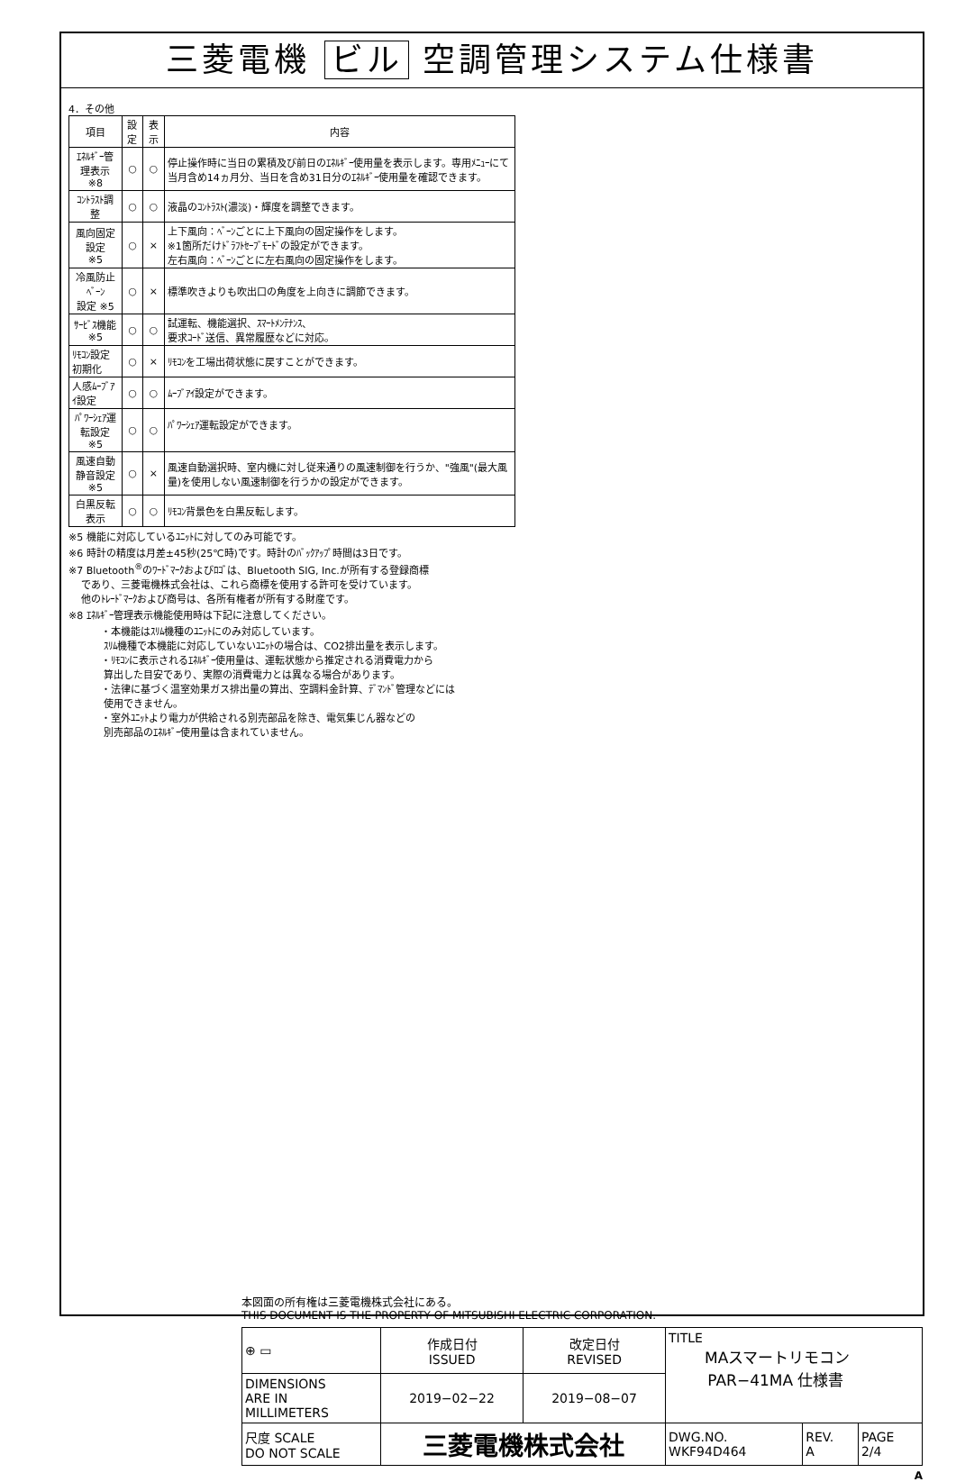三菱電機 ビル 空調管理システム仕様書
4．その他
| 項目 | 設定 | 表示 | 内容 |
| --- | --- | --- | --- |
| ｴﾈﾙｷﾞｰ管理表示 ※8 | ○ | ○ | 停止操作時に当日の累積及び前日のｴﾈﾙｷﾞｰ使用量を表示します。専用ﾒﾆｭｰにて当月含め14ヵ月分、当日を含め31日分のｴﾈﾙｷﾞｰ使用量を確認できます。 |
| ｺﾝﾄﾗｽﾄ調整 | ○ | ○ | 液晶のｺﾝﾄﾗｽﾄ(濃淡)・輝度を調整できます。 |
| 風向固定設定 ※5 | ○ | × | 上下風向：ﾍﾞｰﾝごとに上下風向の固定操作をします。 ※1箇所だけﾄﾞﾗﾌﾄｾｰﾌﾞﾓｰﾄﾞの設定ができます。 左右風向：ﾍﾞｰﾝごとに左右風向の固定操作をします。 |
| 冷風防止ﾍﾞｰﾝ 設定 ※5 | ○ | × | 標準吹きよりも吹出口の角度を上向きに調節できます。 |
| ｻｰﾋﾞｽ機能 ※5 | ○ | ○ | 試運転、機能選択、ｽﾏｰﾄﾒﾝﾃﾅﾝｽ、 要求ｺｰﾄﾞ送信、異常履歴などに対応。 |
| ﾘﾓｺﾝ設定初期化 | ○ | × | ﾘﾓｺﾝを工場出荷状態に戻すことができます。 |
| 人感ﾑｰﾌﾞｱｲ設定 | ○ | ○ | ﾑｰﾌﾞｱｲ設定ができます。 |
| ﾊﾟﾜｰｼｪｱ運転設定 ※5 | ○ | ○ | ﾊﾟﾜｰｼｪｱ運転設定ができます。 |
| 風速自動静音設定 ※5 | ○ | × | 風速自動選択時、室内機に対し従来通りの風速制御を行うか、"強風"(最大風量)を使用しない風速制御を行うかの設定ができます。 |
| 白黒反転表示 | ○ | ○ | ﾘﾓｺﾝ背景色を白黒反転します。 |
※5 機能に対応しているﾕﾆｯﾄに対してのみ可能です。
※6 時計の精度は月差±45秒(25℃時)です。時計のﾊﾞｯｸｱｯﾌﾟ時間は3日です。
※7 Bluetooth<sup>®</sup>のﾜｰﾄﾞﾏｰｸおよびﾛｺﾞは、Bluetooth SIG, Inc.が所有する登録商標
であり、三菱電機株式会社は、これら商標を使用する許可を受けています。
他のﾄﾚｰﾄﾞﾏｰｸおよび商号は、各所有権者が所有する財産です。
※8 ｴﾈﾙｷﾞｰ管理表示機能使用時は下記に注意してください。
・本機能はｽﾘﾑ機種のﾕﾆｯﾄにのみ対応しています。
ｽﾘﾑ機種で本機能に対応していないﾕﾆｯﾄの場合は、CO2排出量を表示します。
・ﾘﾓｺﾝに表示されるｴﾈﾙｷﾞｰ使用量は、運転状態から推定される消費電力から
算出した目安であり、実際の消費電力とは異なる場合があります。
・法律に基づく温室効果ガス排出量の算出、空調料金計算、ﾃﾞﾏﾝﾄﾞ管理などには
使用できません。
・室外ﾕﾆｯﾄより電力が供給される別売部品を除き、電気集じん器などの
別売部品のｴﾈﾙｷﾞｰ使用量は含まれていません。
本図面の所有権は三菱電機株式会社にある。
THIS DOCUMENT IS THE PROPERTY OF MITSUBISHI ELECTRIC CORPORATION.
| ⊕ ▭ | 作成日付 ISSUED | 改定日付 REVISED | TITLE MAスマートリモコン PAR−41MA 仕様書 | | |
| DIMENSIONS ARE IN MILLIMETERS | 2019−02−22 | 2019−08−07 | | | |
| 尺度 SCALE DO NOT SCALE | 三菱電機株式会社 | | DWG.NO. WKF94D464 | REV. A | PAGE 2/4 |
A